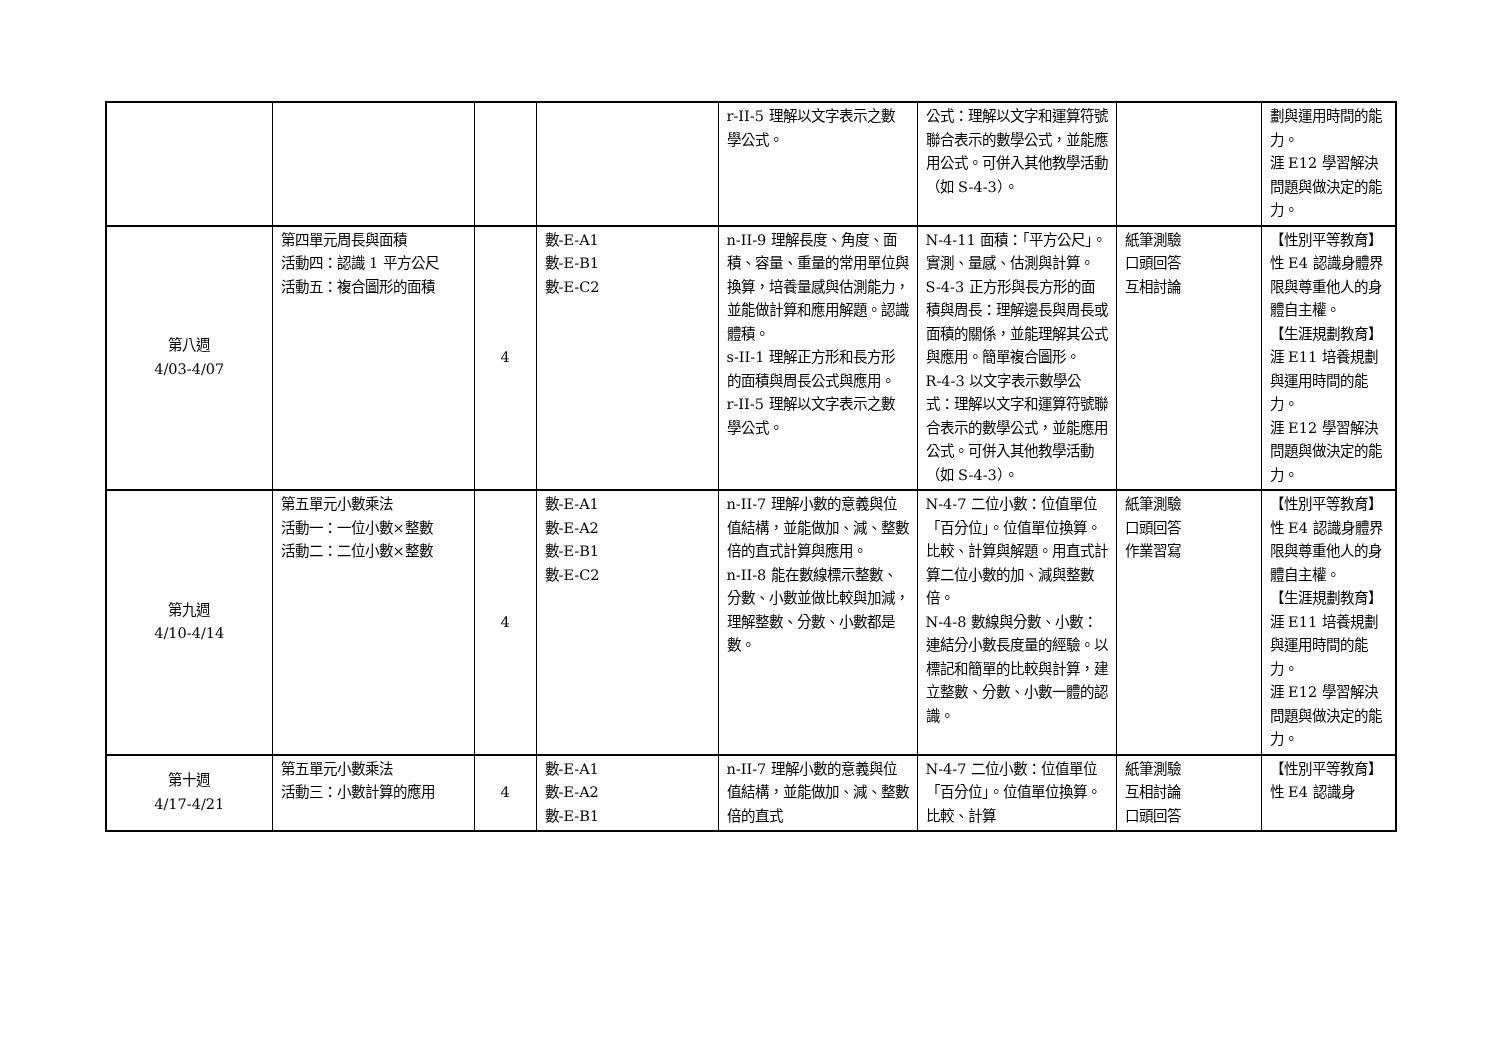| | | | | r-II-5 理解以文字表示之數學公式。 | 公式：理解以文字和運算符號聯合表示的數學公式，並能應用公式。可併入其他教學活動（如 S-4-3）。 | | 劃與運用時間的能力。 涯 E12 學習解決問題與做決定的能力。 |
| 第八週 4/03-4/07 | 第四單元周長與面積 活動四：認識 1 平方公尺 活動五：複合圖形的面積 | 4 | 數-E-A1 數-E-B1 數-E-C2 | n-II-9 理解長度、角度、面積、容量、重量的常用單位與換算，培養量感與估測能力，並能做計算和應用解題。認識體積。 s-II-1 理解正方形和長方形的面積與周長公式與應用。 r-II-5 理解以文字表示之數學公式。 | N-4-11 面積：「平方公尺」。實測、量感、估測與計算。 S-4-3 正方形與長方形的面積與周長：理解邊長與周長或面積的關係，並能理解其公式與應用。簡單複合圖形。 R-4-3 以文字表示數學公式：理解以文字和運算符號聯合表示的數學公式，並能應用公式。可併入其他教學活動（如 S-4-3）。 | 紙筆測驗 口頭回答 互相討論 | 【性別平等教育】 性 E4 認識身體界限與尊重他人的身體自主權。 【生涯規劃教育】 涯 E11 培養規劃與運用時間的能力。 涯 E12 學習解決問題與做決定的能力。 |
| 第九週 4/10-4/14 | 第五單元小數乘法 活動一：一位小數×整數 活動二：二位小數×整數 | 4 | 數-E-A1 數-E-A2 數-E-B1 數-E-C2 | n-II-7 理解小數的意義與位值結構，並能做加、減、整數倍的直式計算與應用。 n-II-8 能在數線標示整數、分數、小數並做比較與加減，理解整數、分數、小數都是數。 | N-4-7 二位小數：位值單位「百分位」。位值單位換算。比較、計算與解題。用直式計算二位小數的加、減與整數倍。 N-4-8 數線與分數、小數：連結分小數長度量的經驗。以標記和簡單的比較與計算，建立整數、分數、小數一體的認識。 | 紙筆測驗 口頭回答 作業習寫 | 【性別平等教育】 性 E4 認識身體界限與尊重他人的身體自主權。 【生涯規劃教育】 涯 E11 培養規劃與運用時間的能力。 涯 E12 學習解決問題與做決定的能力。 |
| 第十週 4/17-4/21 | 第五單元小數乘法 活動三：小數計算的應用 | 4 | 數-E-A1 數-E-A2 數-E-B1 | n-II-7 理解小數的意義與位值結構，並能做加、減、整數倍的直式 | N-4-7 二位小數：位值單位「百分位」。位值單位換算。比較、計算 | 紙筆測驗 互相討論 口頭回答 | 【性別平等教育】 性 E4 認識身 |